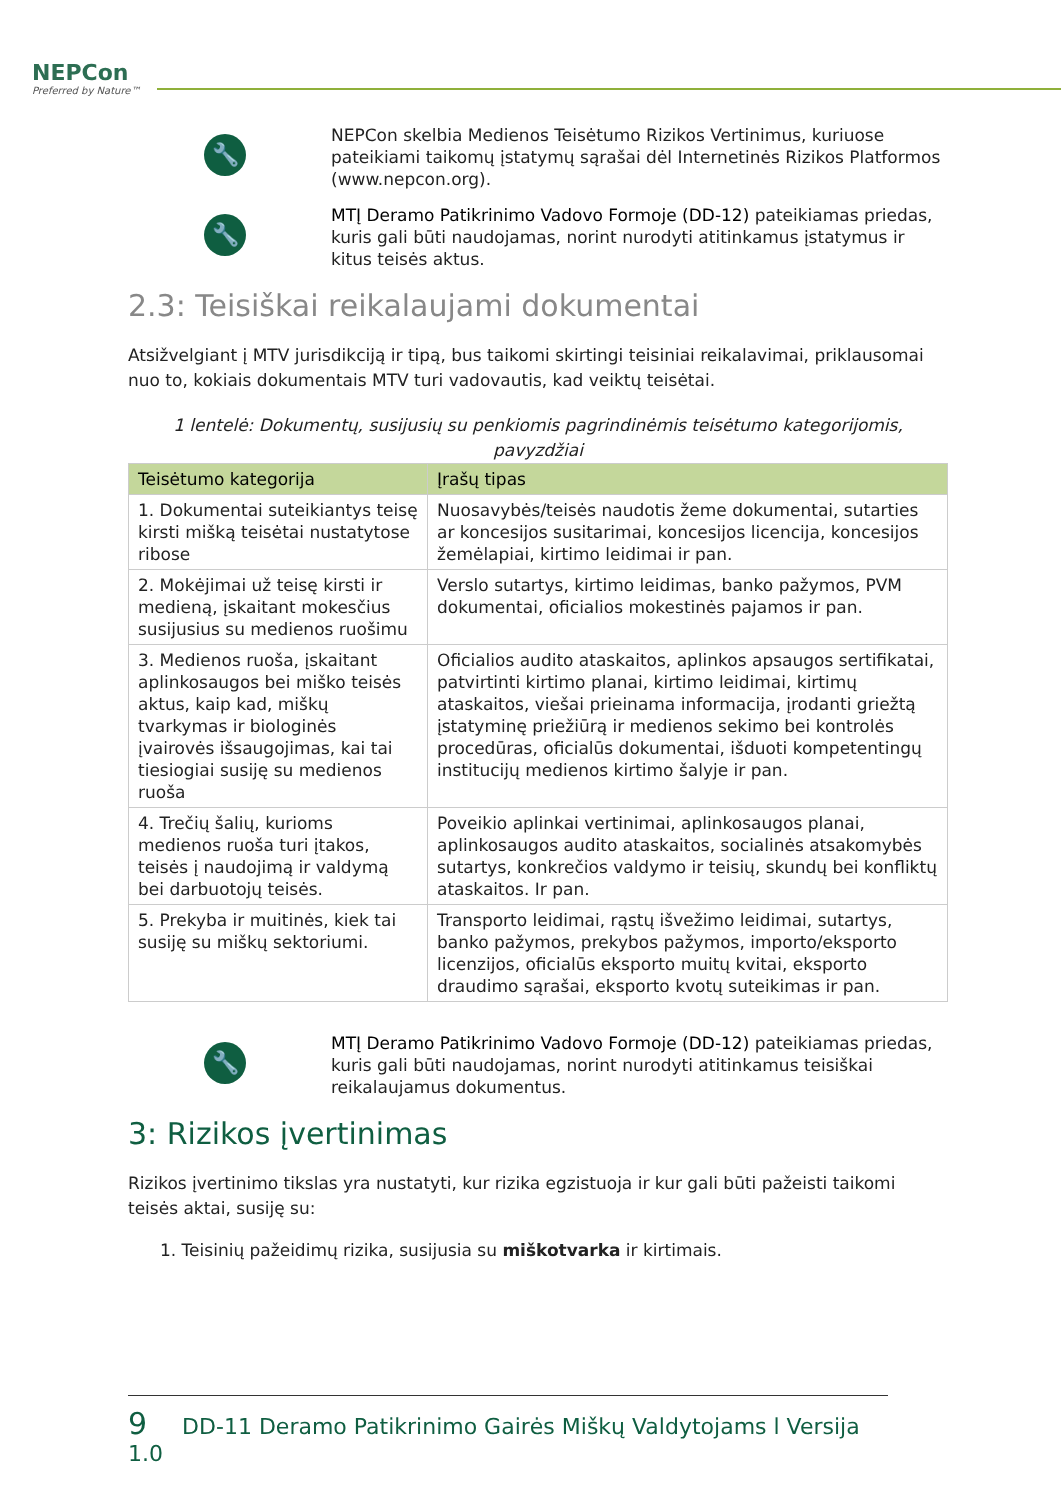NEPCon
Preferred by Nature™
🔧
NEPCon skelbia Medienos Teisėtumo Rizikos Vertinimus, kuriuose pateikiami taikomų įstatymų sąrašai dėl Internetinės Rizikos Platformos (www.nepcon.org).
🔧
MTĮ Deramo Patikrinimo Vadovo Formoje (DD-12) pateikiamas priedas, kuris gali būti naudojamas, norint nurodyti atitinkamus įstatymus ir kitus teisės aktus.
2.3: Teisiškai reikalaujami dokumentai
Atsižvelgiant į MTV jurisdikciją ir tipą, bus taikomi skirtingi teisiniai reikalavimai, priklausomai nuo to, kokiais dokumentais MTV turi vadovautis, kad veiktų teisėtai.
1 lentelė: Dokumentų, susijusių su penkiomis pagrindinėmis teisėtumo kategorijomis, pavyzdžiai
| Teisėtumo kategorija | Įrašų tipas |
| --- | --- |
| 1. Dokumentai suteikiantys teisę kirsti mišką teisėtai nustatytose ribose | Nuosavybės/teisės naudotis žeme dokumentai, sutarties ar koncesijos susitarimai, koncesijos licencija, koncesijos žemėlapiai, kirtimo leidimai ir pan. |
| 2. Mokėjimai už teisę kirsti ir medieną, įskaitant mokesčius susijusius su medienos ruošimu | Verslo sutartys, kirtimo leidimas, banko pažymos, PVM dokumentai, oficialios mokestinės pajamos ir pan. |
| 3. Medienos ruoša, įskaitant aplinkosaugos bei miško teisės aktus, kaip kad, miškų tvarkymas ir biologinės įvairovės išsaugojimas, kai tai tiesiogiai susiję su medienos ruoša | Oficialios audito ataskaitos, aplinkos apsaugos sertifikatai, patvirtinti kirtimo planai, kirtimo leidimai, kirtimų ataskaitos, viešai prieinama informacija, įrodanti griežtą įstatyminę priežiūrą ir medienos sekimo bei kontrolės procedūras, oficialūs dokumentai, išduoti kompetentingų institucijų medienos kirtimo šalyje ir pan. |
| 4. Trečių šalių, kurioms medienos ruoša turi įtakos, teisės į naudojimą ir valdymą bei darbuotojų teisės. | Poveikio aplinkai vertinimai, aplinkosaugos planai, aplinkosaugos audito ataskaitos, socialinės atsakomybės sutartys, konkrečios valdymo ir teisių, skundų bei konfliktų ataskaitos. Ir pan. |
| 5. Prekyba ir muitinės, kiek tai susiję su miškų sektoriumi. | Transporto leidimai, rąstų išvežimo leidimai, sutartys, banko pažymos, prekybos pažymos, importo/eksporto licenzijos, oficialūs eksporto muitų kvitai, eksporto draudimo sąrašai, eksporto kvotų suteikimas ir pan. |
🔧
MTĮ Deramo Patikrinimo Vadovo Formoje (DD-12) pateikiamas priedas, kuris gali būti naudojamas, norint nurodyti atitinkamus teisiškai reikalaujamus dokumentus.
3: Rizikos įvertinimas
Rizikos įvertinimo tikslas yra nustatyti, kur rizika egzistuoja ir kur gali būti pažeisti taikomi teisės aktai, susiję su:
1. Teisinių pažeidimų rizika, susijusia su miškotvarka ir kirtimais.
9 DD-11 Deramo Patikrinimo Gairės Miškų Valdytojams l Versija 1.0